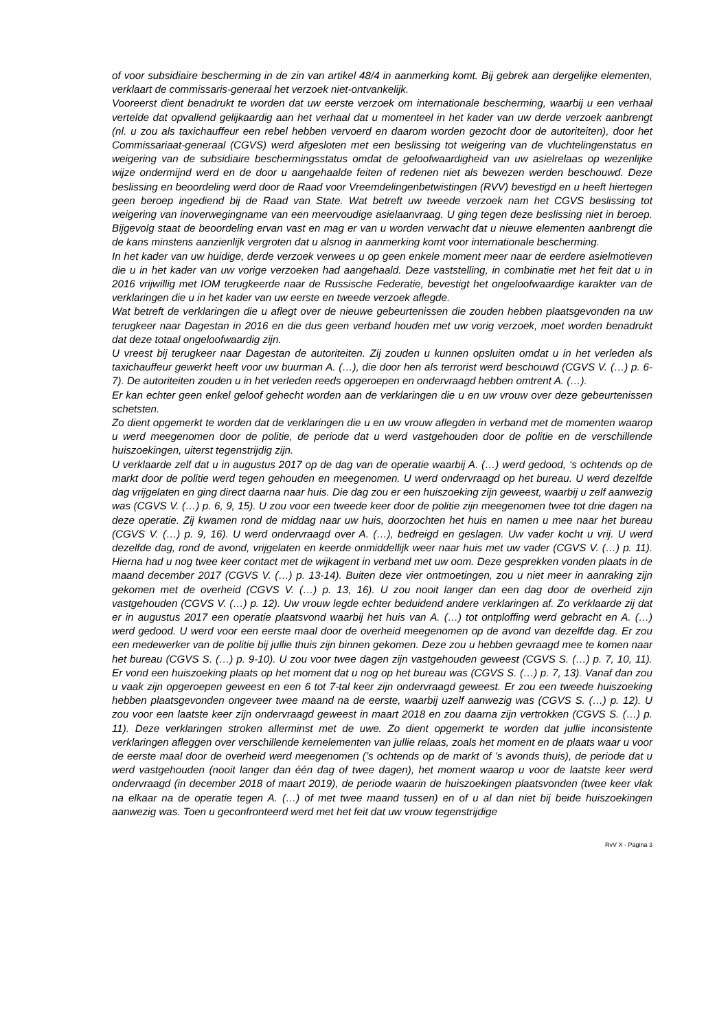of voor subsidiaire bescherming in de zin van artikel 48/4 in aanmerking komt. Bij gebrek aan dergelijke elementen, verklaart de commissaris-generaal het verzoek niet-ontvankelijk.
Vooreerst dient benadrukt te worden dat uw eerste verzoek om internationale bescherming, waarbij u een verhaal vertelde dat opvallend gelijkaardig aan het verhaal dat u momenteel in het kader van uw derde verzoek aanbrengt (nl. u zou als taxichauffeur een rebel hebben vervoerd en daarom worden gezocht door de autoriteiten), door het Commissariaat-generaal (CGVS) werd afgesloten met een beslissing tot weigering van de vluchtelingenstatus en weigering van de subsidiaire beschermingsstatus omdat de geloofwaardigheid van uw asielrelaas op wezenlijke wijze ondermijnd werd en de door u aangehaalde feiten of redenen niet als bewezen werden beschouwd. Deze beslissing en beoordeling werd door de Raad voor Vreemdelingenbetwistingen (RVV) bevestigd en u heeft hiertegen geen beroep ingediend bij de Raad van State. Wat betreft uw tweede verzoek nam het CGVS beslissing tot weigering van inoverwegingname van een meervoudige asielaanvraag. U ging tegen deze beslissing niet in beroep. Bijgevolg staat de beoordeling ervan vast en mag er van u worden verwacht dat u nieuwe elementen aanbrengt die de kans minstens aanzienlijk vergroten dat u alsnog in aanmerking komt voor internationale bescherming.
In het kader van uw huidige, derde verzoek verwees u op geen enkele moment meer naar de eerdere asielmotieven die u in het kader van uw vorige verzoeken had aangehaald. Deze vaststelling, in combinatie met het feit dat u in 2016 vrijwillig met IOM terugkeerde naar de Russische Federatie, bevestigt het ongeloofwaardige karakter van de verklaringen die u in het kader van uw eerste en tweede verzoek aflegde.
Wat betreft de verklaringen die u aflegt over de nieuwe gebeurtenissen die zouden hebben plaatsgevonden na uw terugkeer naar Dagestan in 2016 en die dus geen verband houden met uw vorig verzoek, moet worden benadrukt dat deze totaal ongeloofwaardig zijn.
U vreest bij terugkeer naar Dagestan de autoriteiten. Zij zouden u kunnen opsluiten omdat u in het verleden als taxichauffeur gewerkt heeft voor uw buurman A. (…), die door hen als terrorist werd beschouwd (CGVS V. (…) p. 6-7). De autoriteiten zouden u in het verleden reeds opgeroepen en ondervraagd hebben omtrent A. (…).
Er kan echter geen enkel geloof gehecht worden aan de verklaringen die u en uw vrouw over deze gebeurtenissen schetsten.
Zo dient opgemerkt te worden dat de verklaringen die u en uw vrouw aflegden in verband met de momenten waarop u werd meegenomen door de politie, de periode dat u werd vastgehouden door de politie en de verschillende huiszoekingen, uiterst tegenstrijdig zijn.
U verklaarde zelf dat u in augustus 2017 op de dag van de operatie waarbij A. (…) werd gedood, ‘s ochtends op de markt door de politie werd tegen gehouden en meegenomen. U werd ondervraagd op het bureau. U werd dezelfde dag vrijgelaten en ging direct daarna naar huis. Die dag zou er een huiszoeking zijn geweest, waarbij u zelf aanwezig was (CGVS V. (…) p. 6, 9, 15). U zou voor een tweede keer door de politie zijn meegenomen twee tot drie dagen na deze operatie. Zij kwamen rond de middag naar uw huis, doorzochten het huis en namen u mee naar het bureau (CGVS V. (…) p. 9, 16). U werd ondervraagd over A. (…), bedreigd en geslagen. Uw vader kocht u vrij. U werd dezelfde dag, rond de avond, vrijgelaten en keerde onmiddellijk weer naar huis met uw vader (CGVS V. (…) p. 11). Hierna had u nog twee keer contact met de wijkagent in verband met uw oom. Deze gesprekken vonden plaats in de maand december 2017 (CGVS V. (…) p. 13-14). Buiten deze vier ontmoetingen, zou u niet meer in aanraking zijn gekomen met de overheid (CGVS V. (…) p. 13, 16). U zou nooit langer dan een dag door de overheid zijn vastgehouden (CGVS V. (…) p. 12). Uw vrouw legde echter beduidend andere verklaringen af. Zo verklaarde zij dat er in augustus 2017 een operatie plaatsvond waarbij het huis van A. (…) tot ontploffing werd gebracht en A. (…) werd gedood. U werd voor een eerste maal door de overheid meegenomen op de avond van dezelfde dag. Er zou een medewerker van de politie bij jullie thuis zijn binnen gekomen. Deze zou u hebben gevraagd mee te komen naar het bureau (CGVS S. (…) p. 9-10). U zou voor twee dagen zijn vastgehouden geweest (CGVS S. (…) p. 7, 10, 11). Er vond een huiszoeking plaats op het moment dat u nog op het bureau was (CGVS S. (…) p. 7, 13). Vanaf dan zou u vaak zijn opgeroepen geweest en een 6 tot 7-tal keer zijn ondervraagd geweest. Er zou een tweede huiszoeking hebben plaatsgevonden ongeveer twee maand na de eerste, waarbij uzelf aanwezig was (CGVS S. (…) p. 12). U zou voor een laatste keer zijn ondervraagd geweest in maart 2018 en zou daarna zijn vertrokken (CGVS S. (…) p. 11). Deze verklaringen stroken allerminst met de uwe. Zo dient opgemerkt te worden dat jullie inconsistente verklaringen afleggen over verschillende kernelementen van jullie relaas, zoals het moment en de plaats waar u voor de eerste maal door de overheid werd meegenomen (’s ochtends op de markt of ’s avonds thuis), de periode dat u werd vastgehouden (nooit langer dan één dag of twee dagen), het moment waarop u voor de laatste keer werd ondervraagd (in december 2018 of maart 2019), de periode waarin de huiszoekingen plaatsvonden (twee keer vlak na elkaar na de operatie tegen A. (…) of met twee maand tussen) en of u al dan niet bij beide huiszoekingen aanwezig was. Toen u geconfronteerd werd met het feit dat uw vrouw tegenstrijdige
RvV X - Pagina 3